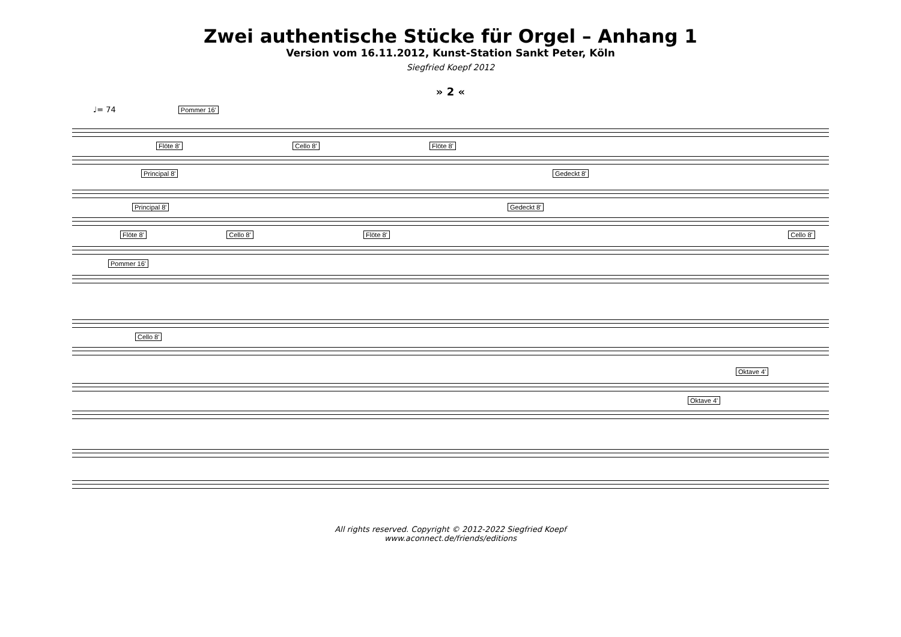Zwei authentische Stücke für Orgel – Anhang 1
Version vom 16.11.2012, Kunst-Station Sankt Peter, Köln
Siegfried Koepf 2012
» 2 «
♩= 74 Pommer 16'
Flöte 8' Cello 8' Flöte 8'
Principal 8' Gedeckt 8'
Principal 8' Gedeckt 8'
Flöte 8' Cello 8' Flöte 8' Cello 8'
Pommer 16'
Cello 8'
Oktave 4'
Oktave 4'
All rights reserved. Copyright © 2012-2022 Siegfried Koepf
www.aconnect.de/friends/editions